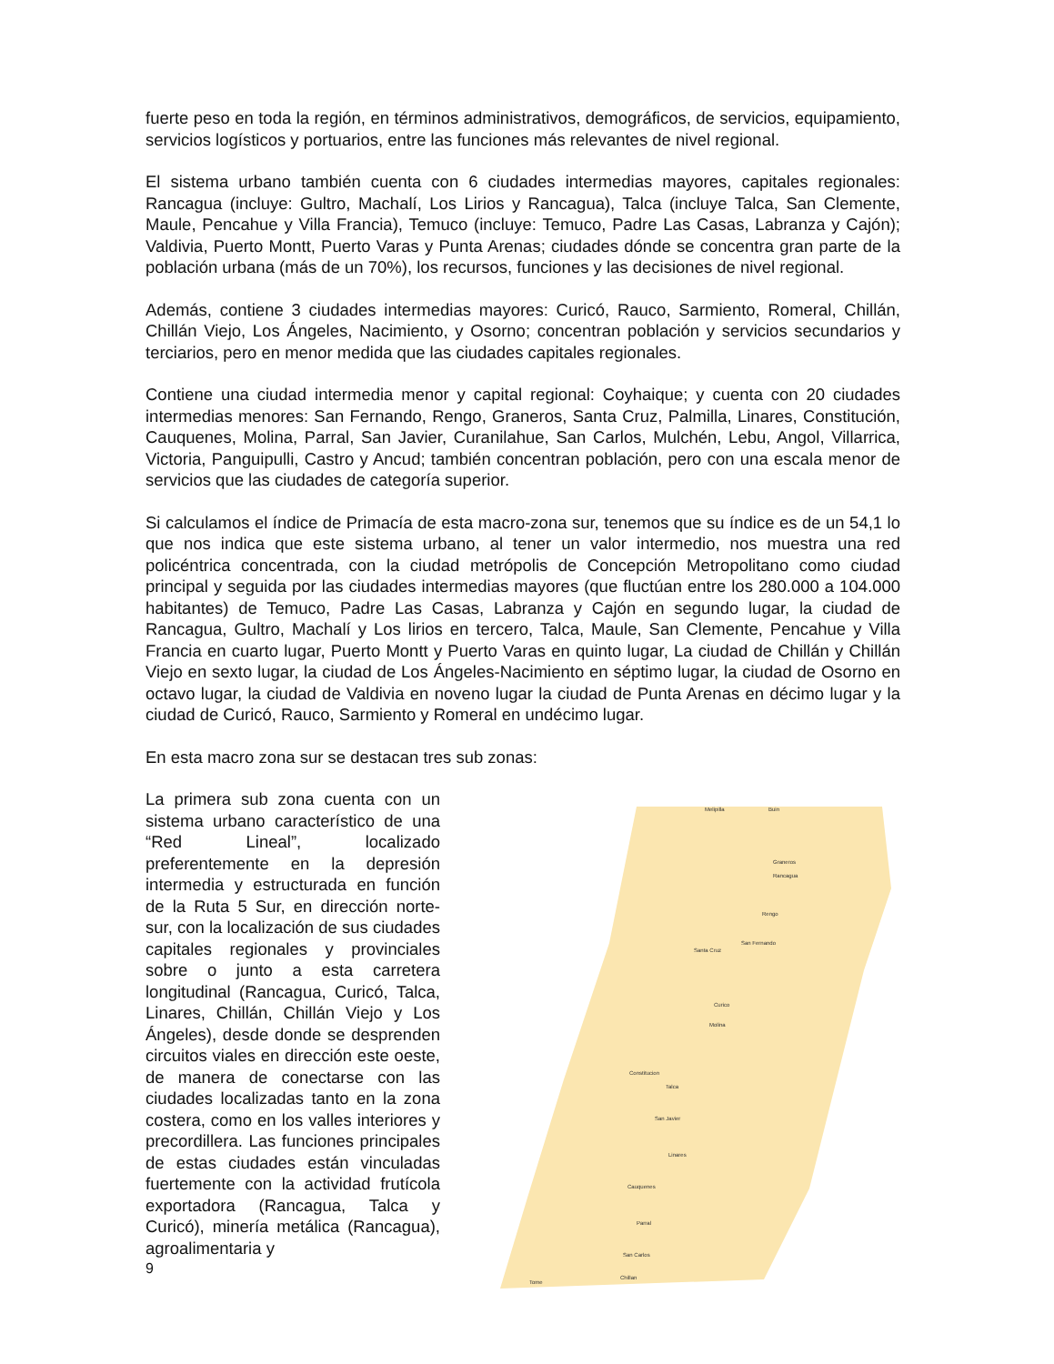fuerte peso en toda la región, en términos administrativos, demográficos, de servicios, equipamiento, servicios logísticos y portuarios, entre las funciones más relevantes de nivel regional.
El sistema urbano también cuenta con 6 ciudades intermedias mayores, capitales regionales: Rancagua (incluye: Gultro, Machalí, Los Lirios y Rancagua), Talca (incluye Talca, San Clemente, Maule, Pencahue y Villa Francia), Temuco (incluye: Temuco, Padre Las Casas, Labranza y Cajón); Valdivia, Puerto Montt, Puerto Varas y Punta Arenas; ciudades dónde se concentra gran parte de la población urbana (más de un 70%), los recursos, funciones y las decisiones de nivel regional.
Además, contiene 3 ciudades intermedias mayores: Curicó, Rauco, Sarmiento, Romeral, Chillán, Chillán Viejo, Los Ángeles, Nacimiento, y Osorno; concentran población y servicios secundarios y terciarios, pero en menor medida que las ciudades capitales regionales.
Contiene una ciudad intermedia menor y capital regional: Coyhaique; y cuenta con 20 ciudades intermedias menores: San Fernando, Rengo, Graneros, Santa Cruz, Palmilla, Linares, Constitución, Cauquenes, Molina, Parral, San Javier, Curanilahue, San Carlos, Mulchén, Lebu, Angol, Villarrica, Victoria, Panguipulli, Castro y Ancud; también concentran población, pero con una escala menor de servicios que las ciudades de categoría superior.
Si calculamos el índice de Primacía de esta macro-zona sur, tenemos que su índice es de un 54,1 lo que nos indica que este sistema urbano, al tener un valor intermedio, nos muestra una red policéntrica concentrada, con la ciudad metrópolis de Concepción Metropolitano como ciudad principal y seguida por las ciudades intermedias mayores (que fluctúan entre los 280.000 a 104.000 habitantes) de Temuco, Padre Las Casas, Labranza y Cajón en segundo lugar, la ciudad de Rancagua, Gultro, Machalí y Los lirios en tercero, Talca, Maule, San Clemente, Pencahue y Villa Francia en cuarto lugar, Puerto Montt y Puerto Varas en quinto lugar, La ciudad de Chillán y Chillán Viejo en sexto lugar, la ciudad de Los Ángeles-Nacimiento en séptimo lugar, la ciudad de Osorno en octavo lugar, la ciudad de Valdivia en noveno lugar la ciudad de Punta Arenas en décimo lugar y la ciudad de Curicó, Rauco, Sarmiento y Romeral en undécimo lugar.
En esta macro zona sur se destacan tres sub zonas:
La primera sub zona cuenta con un sistema urbano característico de una “Red Lineal”, localizado preferentemente en la depresión intermedia y estructurada en función de la Ruta 5 Sur, en dirección norte-sur, con la localización de sus ciudades capitales regionales y provinciales sobre o junto a esta carretera longitudinal (Rancagua, Curicó, Talca, Linares, Chillán, Chillán Viejo y Los Ángeles), desde donde se desprenden circuitos viales en dirección este oeste, de manera de conectarse con las ciudades localizadas tanto en la zona costera, como en los valles interiores y precordillera. Las funciones principales de estas ciudades están vinculadas fuertemente con la actividad frutícola exportadora (Rancagua, Talca y Curicó), minería metálica (Rancagua), agroalimentaria y
Melipilla
Buin
Graneros
Rancagua
Rengo
San Fernando
Santa Cruz
Curico
Molina
Constitucion
Talca
San Javier
Linares
Cauquenes
Parral
San Carlos
Chillan
Tome
9